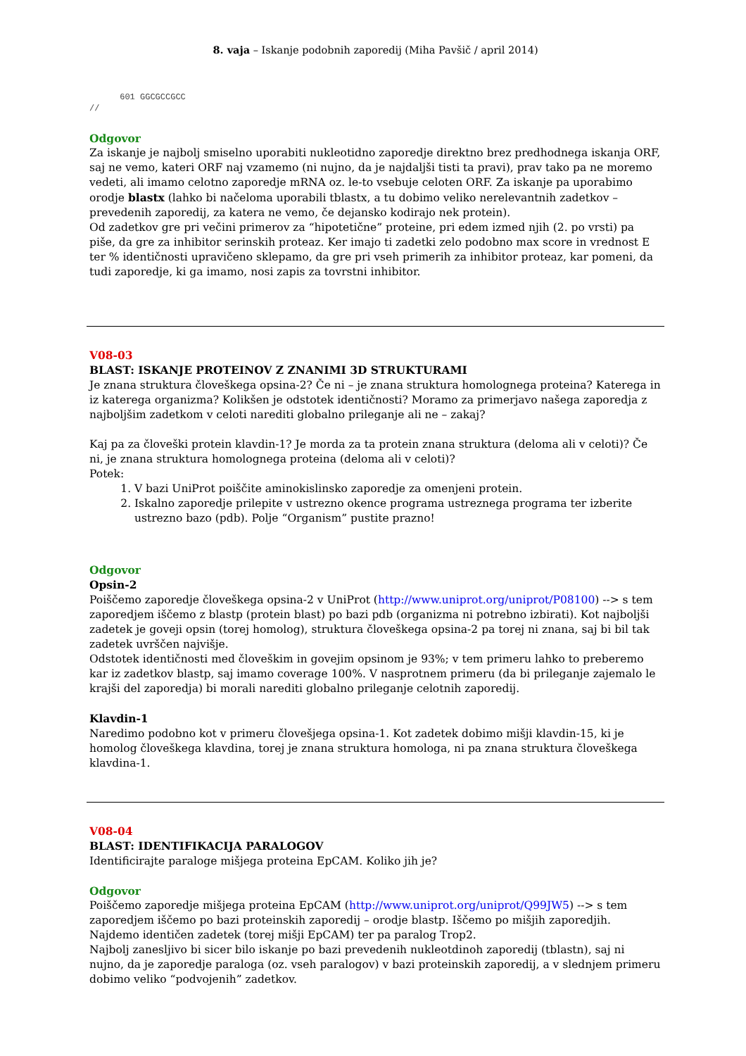8. vaja – Iskanje podobnih zaporedij (Miha Pavšič / april 2014)
      601 GGCGCCGCC
//
Odgovor
Za iskanje je najbolj smiselno uporabiti nukleotidno zaporedje direktno brez predhodnega iskanja ORF, saj ne vemo, kateri ORF naj vzamemo (ni nujno, da je najdaljši tisti ta pravi), prav tako pa ne moremo vedeti, ali imamo celotno zaporedje mRNA oz. le-to vsebuje celoten ORF. Za iskanje pa uporabimo orodje blastx (lahko bi načeloma uporabili tblastx, a tu dobimo veliko nerelevantnih zadetkov – prevedenih zaporedij, za katera ne vemo, če dejansko kodirajo nek protein).
Od zadetkov gre pri večini primerov za “hipotetične” proteine, pri edem izmed njih (2. po vrsti) pa piše, da gre za inhibitor serinskih proteaz. Ker imajo ti zadetki zelo podobno max score in vrednost E ter % identičnosti upravičeno sklepamo, da gre pri vseh primerih za inhibitor proteaz, kar pomeni, da tudi zaporedje, ki ga imamo, nosi zapis za tovrstni inhibitor.
V08-03
BLAST: ISKANJE PROTEINOV Z ZNANIMI 3D STRUKTURAMI
Je znana struktura človeškega opsina-2? Če ni – je znana struktura homolognega proteina? Katerega in iz katerega organizma? Kolikšen je odstotek identičnosti? Moramo za primerjavo našega zaporedja z najboljšim zadetkom v celoti narediti globalno prileganje ali ne – zakaj?
Kaj pa za človeški protein klavdin-1? Je morda za ta protein znana struktura (deloma ali v celoti)? Če ni, je znana struktura homolognega proteina (deloma ali v celoti)?
Potek:
1. V bazi UniProt poiščite aminokislinsko zaporedje za omenjeni protein.
2. Iskalno zaporedje prilepite v ustrezno okence programa ustreznega programa ter izberite ustrezno bazo (pdb). Polje “Organism” pustite prazno!
Odgovor
Opsin-2
Poiščemo zaporedje človeškega opsina-2 v UniProt (http://www.uniprot.org/uniprot/P08100) --> s tem zaporedjem iščemo z blastp (protein blast) po bazi pdb (organizma ni potrebno izbirati). Kot najboljši zadetek je goveji opsin (torej homolog), struktura človeškega opsina-2 pa torej ni znana, saj bi bil tak zadetek uvrščen najvišje.
Odstotek identičnosti med človeškim in govejim opsinom je 93%; v tem primeru lahko to preberemo kar iz zadetkov blastp, saj imamo coverage 100%. V nasprotnem primeru (da bi prileganje zajemalo le krajši del zaporedja) bi morali narediti globalno prileganje celotnih zaporedij.
Klavdin-1
Naredimo podobno kot v primeru človešjega opsina-1. Kot zadetek dobimo mišji klavdin-15, ki je homolog človeškega klavdina, torej je znana struktura homologa, ni pa znana struktura človeškega klavdina-1.
V08-04
BLAST: IDENTIFIKACIJA PARALOGOV
Identificirajte paraloge mišjega proteina EpCAM. Koliko jih je?
Odgovor
Poiščemo zaporedje mišjega proteina EpCAM (http://www.uniprot.org/uniprot/Q99JW5) --> s tem zaporedjem iščemo po bazi proteinskih zaporedij – orodje blastp. Iščemo po mišjih zaporedjih.
Najdemo identičen zadetek (torej mišji EpCAM) ter pa paralog Trop2.
Najbolj zanesljivo bi sicer bilo iskanje po bazi prevedenih nukleotdinoh zaporedij (tblastn), saj ni nujno, da je zaporedje paraloga (oz. vseh paralogov) v bazi proteinskih zaporedij, a v slednjem primeru dobimo veliko “podvojenih” zadetkov.